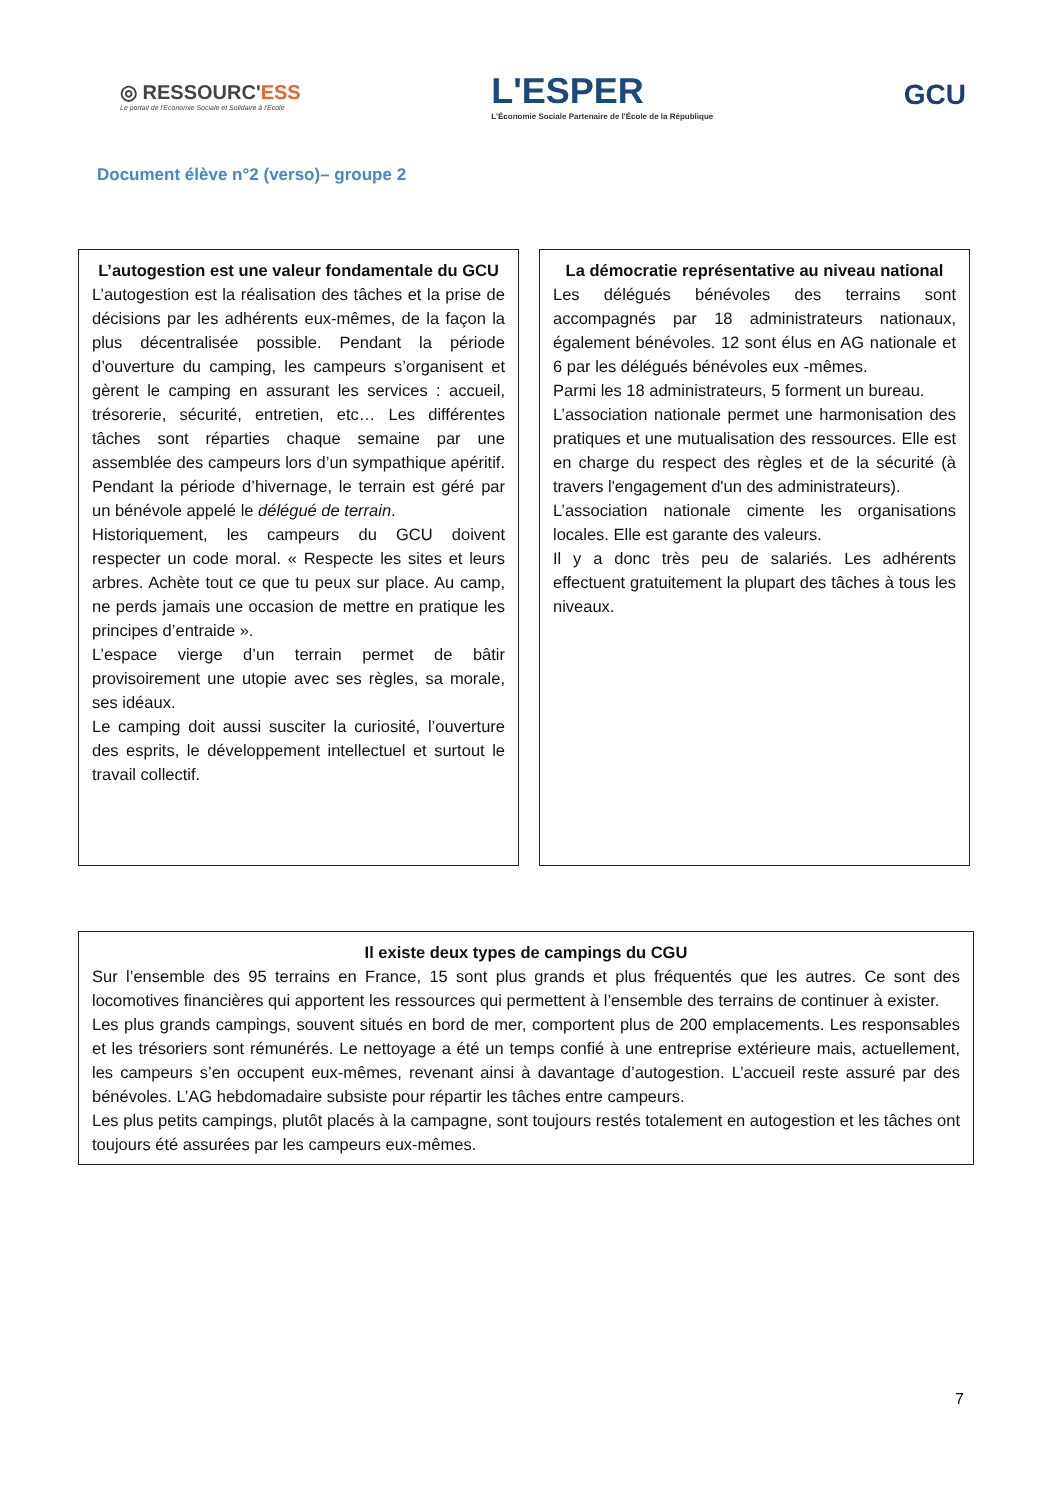◎ RESSOURC'ESS
Le portail de l'Economie Sociale et Solidaire à l'Ecole
L'ESPER
L'Économie Sociale Partenaire de l'École de la République
GCU
Document élève n°2 (verso)– groupe 2
L’autogestion est une valeur fondamentale du GCU
L’autogestion est la réalisation des tâches et la prise de décisions par les adhérents eux-mêmes, de la façon la plus décentralisée possible. Pendant la période d’ouverture du camping, les campeurs s’organisent et gèrent le camping en assurant les services : accueil, trésorerie, sécurité, entretien, etc… Les différentes tâches sont réparties chaque semaine par une assemblée des campeurs lors d’un sympathique apéritif. Pendant la période d’hivernage, le terrain est géré par un bénévole appelé le délégué de terrain.
Historiquement, les campeurs du GCU doivent respecter un code moral. « Respecte les sites et leurs arbres. Achète tout ce que tu peux sur place. Au camp, ne perds jamais une occasion de mettre en pratique les principes d’entraide ».
L’espace vierge d’un terrain permet de bâtir provisoirement une utopie avec ses règles, sa morale, ses idéaux.
Le camping doit aussi susciter la curiosité, l’ouverture des esprits, le développement intellectuel et surtout le travail collectif.
La démocratie représentative au niveau national
Les délégués bénévoles des terrains sont accompagnés par 18 administrateurs nationaux, également bénévoles. 12 sont élus en AG nationale et 6 par les délégués bénévoles eux -mêmes.
Parmi les 18 administrateurs, 5 forment un bureau.
L’association nationale permet une harmonisation des pratiques et une mutualisation des ressources. Elle est en charge du respect des règles et de la sécurité (à travers l'engagement d'un des administrateurs).
L’association nationale cimente les organisations locales. Elle est garante des valeurs.
Il y a donc très peu de salariés. Les adhérents effectuent gratuitement la plupart des tâches à tous les niveaux.
Il existe deux types de campings du CGU
Sur l’ensemble des 95 terrains en France, 15 sont plus grands et plus fréquentés que les autres. Ce sont des locomotives financières qui apportent les ressources qui permettent à l’ensemble des terrains de continuer à exister.
Les plus grands campings, souvent situés en bord de mer, comportent plus de 200 emplacements. Les responsables et les trésoriers sont rémunérés. Le nettoyage a été un temps confié à une entreprise extérieure mais, actuellement, les campeurs s’en occupent eux-mêmes, revenant ainsi à davantage d’autogestion. L’accueil reste assuré par des bénévoles. L’AG hebdomadaire subsiste pour répartir les tâches entre campeurs.
Les plus petits campings, plutôt placés à la campagne, sont toujours restés totalement en autogestion et les tâches ont toujours été assurées par les campeurs eux-mêmes.
7